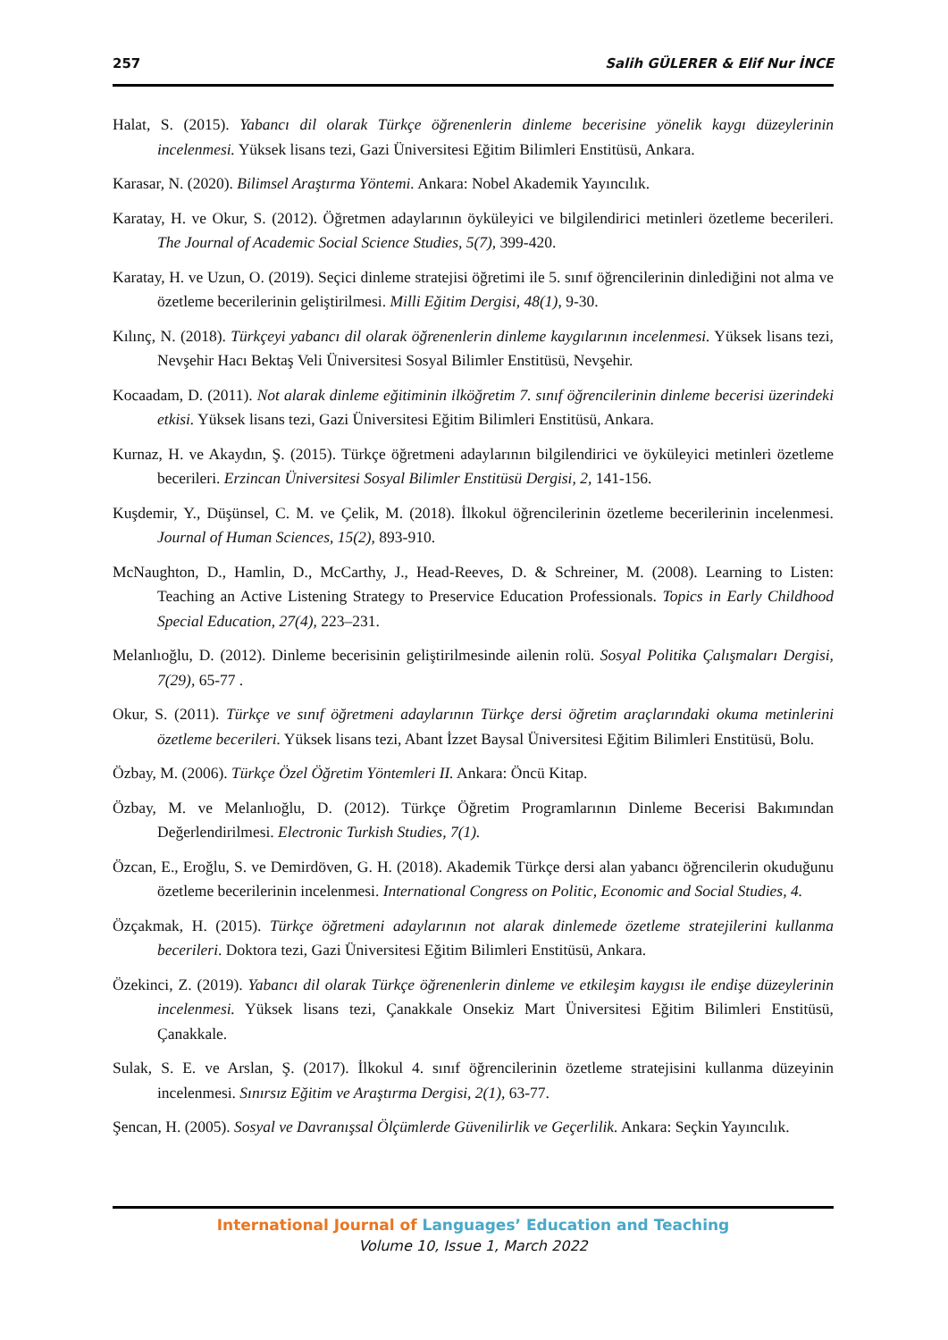257 Salih GÜLERER & Elif Nur İNCE
Halat, S. (2015). Yabancı dil olarak Türkçe öğrenenlerin dinleme becerisine yönelik kaygı düzeylerinin incelenmesi. Yüksek lisans tezi, Gazi Üniversitesi Eğitim Bilimleri Enstitüsü, Ankara.
Karasar, N. (2020). Bilimsel Araştırma Yöntemi. Ankara: Nobel Akademik Yayıncılık.
Karatay, H. ve Okur, S. (2012). Öğretmen adaylarının öyküleyici ve bilgilendirici metinleri özetleme becerileri. The Journal of Academic Social Science Studies, 5(7), 399-420.
Karatay, H. ve Uzun, O. (2019). Seçici dinleme stratejisi öğretimi ile 5. sınıf öğrencilerinin dinlediğini not alma ve özetleme becerilerinin geliştirilmesi. Milli Eğitim Dergisi, 48(1), 9-30.
Kılınç, N. (2018). Türkçeyi yabancı dil olarak öğrenenlerin dinleme kaygılarının incelenmesi. Yüksek lisans tezi, Nevşehir Hacı Bektaş Veli Üniversitesi Sosyal Bilimler Enstitüsü, Nevşehir.
Kocaadam, D. (2011). Not alarak dinleme eğitiminin ilköğretim 7. sınıf öğrencilerinin dinleme becerisi üzerindeki etkisi. Yüksek lisans tezi, Gazi Üniversitesi Eğitim Bilimleri Enstitüsü, Ankara.
Kurnaz, H. ve Akaydın, Ş. (2015). Türkçe öğretmeni adaylarının bilgilendirici ve öyküleyici metinleri özetleme becerileri. Erzincan Üniversitesi Sosyal Bilimler Enstitüsü Dergisi, 2, 141-156.
Kuşdemir, Y., Düşünsel, C. M. ve Çelik, M. (2018). İlkokul öğrencilerinin özetleme becerilerinin incelenmesi. Journal of Human Sciences, 15(2), 893-910.
McNaughton, D., Hamlin, D., McCarthy, J., Head-Reeves, D. & Schreiner, M. (2008). Learning to Listen: Teaching an Active Listening Strategy to Preservice Education Professionals. Topics in Early Childhood Special Education, 27(4), 223–231.
Melanlıoğlu, D. (2012). Dinleme becerisinin geliştirilmesinde ailenin rolü. Sosyal Politika Çalışmaları Dergisi, 7(29), 65-77 .
Okur, S. (2011). Türkçe ve sınıf öğretmeni adaylarının Türkçe dersi öğretim araçlarındaki okuma metinlerini özetleme becerileri. Yüksek lisans tezi, Abant İzzet Baysal Üniversitesi Eğitim Bilimleri Enstitüsü, Bolu.
Özbay, M. (2006). Türkçe Özel Öğretim Yöntemleri II. Ankara: Öncü Kitap.
Özbay, M. ve Melanlıoğlu, D. (2012). Türkçe Öğretim Programlarının Dinleme Becerisi Bakımından Değerlendirilmesi. Electronic Turkish Studies, 7(1).
Özcan, E., Eroğlu, S. ve Demirdöven, G. H. (2018). Akademik Türkçe dersi alan yabancı öğrencilerin okuduğunu özetleme becerilerinin incelenmesi. International Congress on Politic, Economic and Social Studies, 4.
Özçakmak, H. (2015). Türkçe öğretmeni adaylarının not alarak dinlemede özetleme stratejilerini kullanma becerileri. Doktora tezi, Gazi Üniversitesi Eğitim Bilimleri Enstitüsü, Ankara.
Özekinci, Z. (2019). Yabancı dil olarak Türkçe öğrenenlerin dinleme ve etkileşim kaygısı ile endişe düzeylerinin incelenmesi. Yüksek lisans tezi, Çanakkale Onsekiz Mart Üniversitesi Eğitim Bilimleri Enstitüsü, Çanakkale.
Sulak, S. E. ve Arslan, Ş. (2017). İlkokul 4. sınıf öğrencilerinin özetleme stratejisini kullanma düzeyinin incelenmesi. Sınırsız Eğitim ve Araştırma Dergisi, 2(1), 63-77.
Şencan, H. (2005). Sosyal ve Davranışsal Ölçümlerde Güvenilirlik ve Geçerlilik. Ankara: Seçkin Yayıncılık.
International Journal of Languages’ Education and Teaching
Volume 10, Issue 1, March 2022